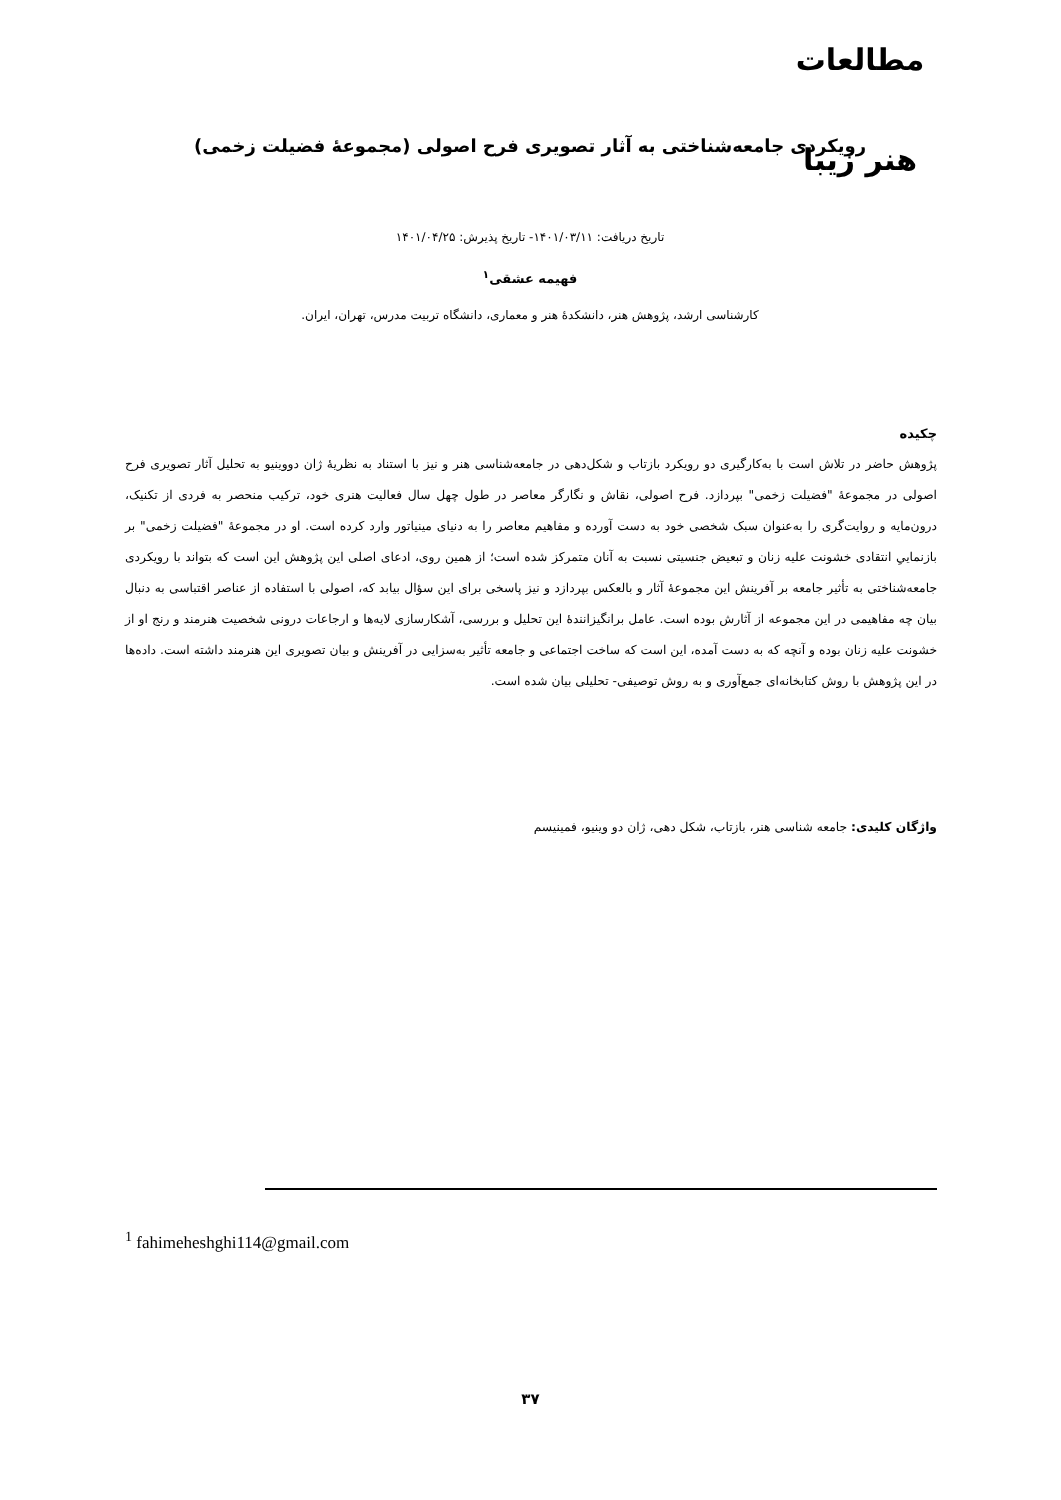مطالعات هنر زیبا
رویکردی جامعه‌شناختی به آثار تصویری فرح اصولی (مجموعۀ فضیلت زخمی)
تاریخ دریافت: ۱۴۰۱/۰۳/۱۱- تاریخ پذیرش: ۱۴۰۱/۰۴/۲۵
فهیمه عشقی<sup>۱</sup>
کارشناسی ارشد، پژوهش هنر، دانشکدۀ هنر و معماری، دانشگاه تربیت مدرس، تهران، ایران.
چکیده
پژوهش حاضر در تلاش است با به‌کارگیری دو رویکرد بازتاب و شکل‌دهی در جامعه‌شناسی هنر و نیز با استناد به نظریۀ ژان دووینیو به تحلیل آثار تصویری فرح اصولی در مجموعۀ "فضیلت زخمی" بپردازد. فرح اصولی، نقاش و نگارگر معاصر در طول چهل سال فعالیت هنری خود، ترکیب منحصر به فردی از تکنیک، درون‌مایه و روایت‌گری را به‌عنوان سبک شخصی خود به دست آورده و مفاهیم معاصر را به دنیای مینیاتور وارد کرده است. او در مجموعۀ "فضیلت زخمی" بر بازنماییِ انتقادی خشونت علیه زنان و تبعیض جنسیتی نسبت به آنان متمرکز شده است؛ از همین روی، ادعای اصلی این پژوهش این است که بتواند با رویکردی جامعه‌شناختی به تأثیر جامعه بر آفرینش این مجموعۀ آثار و بالعکس بپردازد و نیز پاسخی برای این سؤال بیابد که، اصولی با استفاده از عناصر اقتباسی به دنبال بیان چه مفاهیمی در این مجموعه از آثارش بوده است. عامل برانگیزانندۀ این تحلیل و بررسی، آشکارسازی لایه‌ها و ارجاعات درونی شخصیت هنرمند و رنج او از خشونت علیه زنان بوده و آنچه که به دست آمده، این است که ساخت اجتماعی و جامعه تأثیر به‌سزایی در آفرینش و بیان تصویری این هنرمند داشته است. داده‌ها در این پژوهش با روش کتابخانه‌ای جمع‌آوری و به روش توصیفی- تحلیلی بیان شده است.
واژگان کلیدی: جامعه شناسی هنر، بازتاب، شکل دهی، ژان دو وینیو، فمینیسم
<sup>1</sup> fahimeheshghi114@gmail.com
۳۷